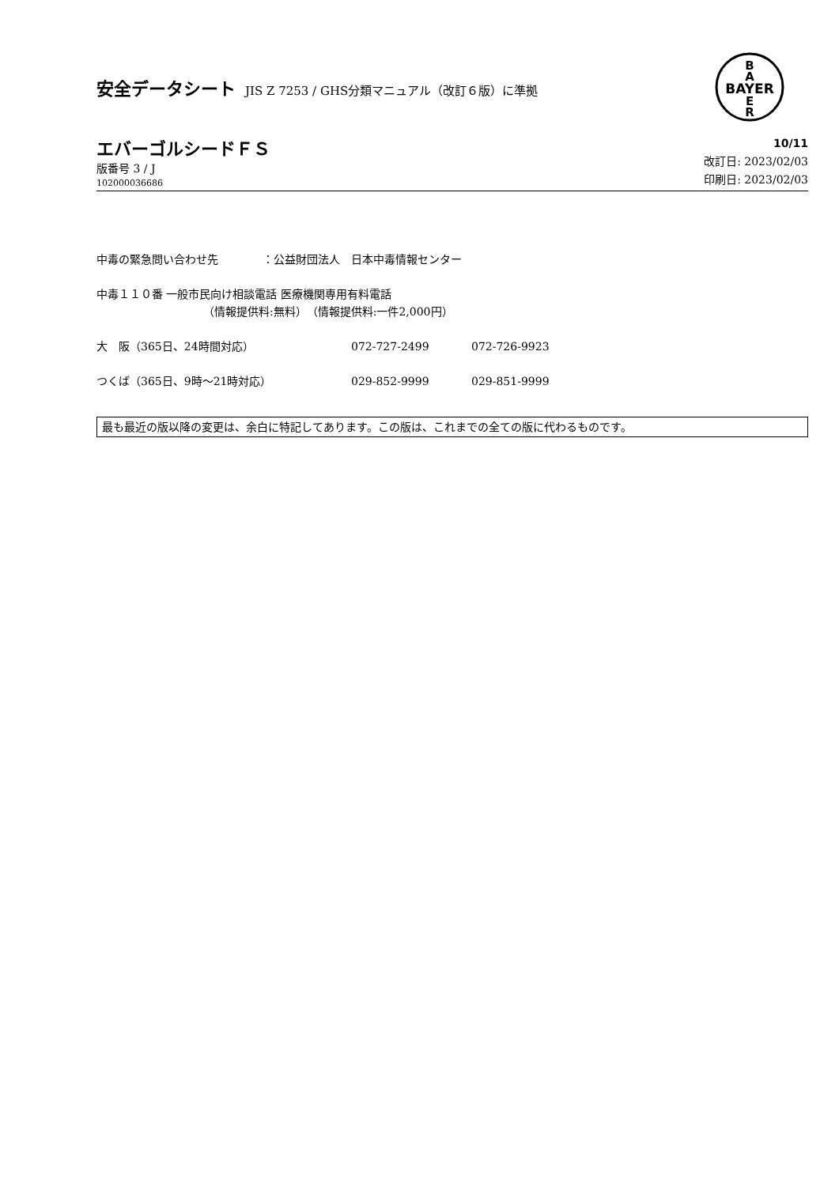安全データシート JIS Z 7253 / GHS分類マニュアル（改訂６版）に準拠
BAYER
B
A
E
R
エバーゴルシードＦＳ
版番号 3 / J
102000036686
10/11
改訂日: 2023/02/03
印刷日: 2023/02/03
中毒の緊急問い合わせ先　　　　：公益財団法人　日本中毒情報センター
中毒１１０番 一般市民向け相談電話 医療機関専用有料電話
（情報提供料:無料）　（情報提供料:一件2,000円）
大　阪（365日、24時間対応） 072-727-2499 072-726-9923
つくば（365日、9時～21時対応） 029-852-9999 029-851-9999
最も最近の版以降の変更は、余白に特記してあります。この版は、これまでの全ての版に代わるものです。